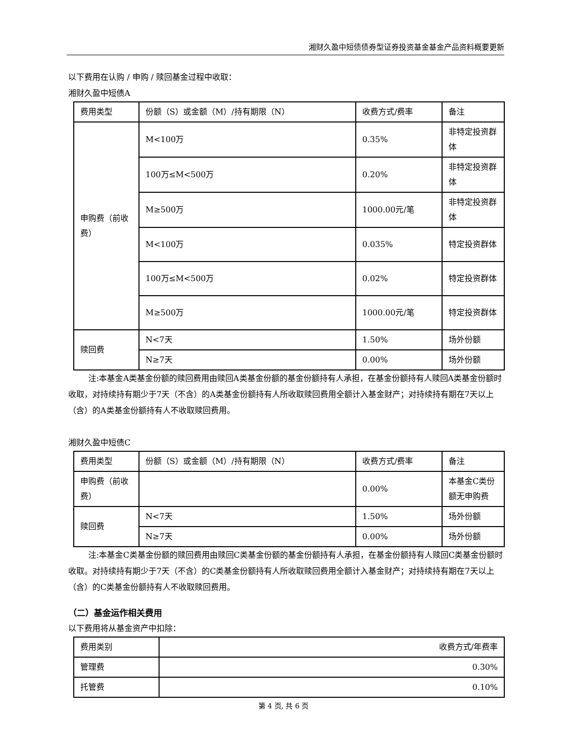湘财久盈中短债债券型证券投资基金基金产品资料概要更新
以下费用在认购 / 申购 / 赎回基金过程中收取：
湘财久盈中短债A
| 费用类型 | 份额（S）或金额（M）/持有期限（N） | 收费方式/费率 | 备注 |
| 申购费（前收费） | M<100万 | 0.35% | 非特定投资群体 |
| | 100万≤M<500万 | 0.20% | 非特定投资群体 |
| | M≥500万 | 1000.00元/笔 | 非特定投资群体 |
| | M<100万 | 0.035% | 特定投资群体 |
| | 100万≤M<500万 | 0.02% | 特定投资群体 |
| | M≥500万 | 1000.00元/笔 | 特定投资群体 |
| 赎回费 | N<7天 | 1.50% | 场外份额 |
| | N≥7天 | 0.00% | 场外份额 |
注:本基金A类基金份额的赎回费用由赎回A类基金份额的基金份额持有人承担，在基金份额持有人赎回A类基金份额时收取，对持续持有期少于7天（不含）的A类基金份额持有人所收取赎回费用全额计入基金财产；对持续持有期在7天以上（含）的A类基金份额持有人不收取赎回费用。
湘财久盈中短债C
| 费用类型 | 份额（S）或金额（M）/持有期限（N） | 收费方式/费率 | 备注 |
| 申购费（前收费） | | 0.00% | 本基金C类份额无申购费 |
| 赎回费 | N<7天 | 1.50% | 场外份额 |
| | N≥7天 | 0.00% | 场外份额 |
注:本基金C类基金份额的赎回费用由赎回C类基金份额的基金份额持有人承担，在基金份额持有人赎回C类基金份额时收取。对持续持有期少于7天（不含）的C类基金份额持有人所收取赎回费用全额计入基金财产；对持续持有期在7天以上（含）的C类基金份额持有人不收取赎回费用。
（二）基金运作相关费用
以下费用将从基金资产中扣除：
| 费用类别 | 收费方式/年费率 |
| 管理费 | 0.30% |
| 托管费 | 0.10% |
第 4 页, 共 6 页